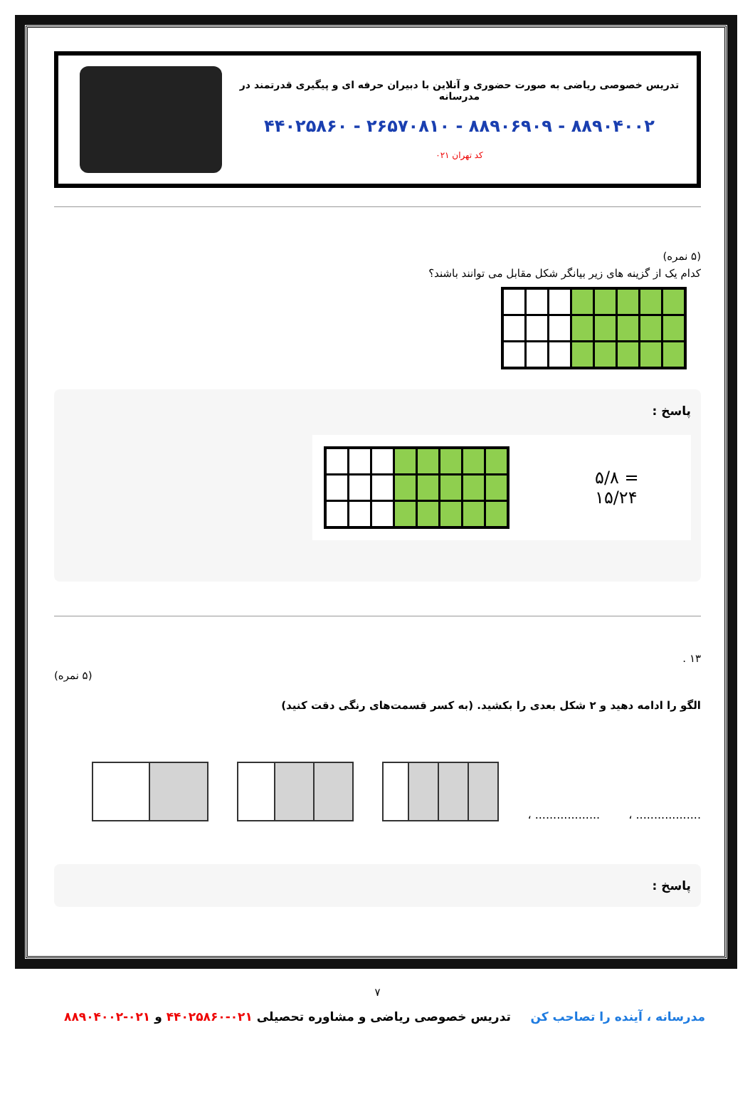تدریس خصوصی ریاضی به صورت حضوری و آنلاین با دبیران حرفه ای و پیگیری قدرتمند در مدرسانه
۴۴۰۲۵۸۶۰ - ۲۶۵۷۰۸۱۰ - ۸۸۹۰۶۹۰۹ - ۸۸۹۰۴۰۰۲
کد تهران ۰۲۱
(۵ نمره)
کدام یک از گزینه های زیر بیانگر شکل مقابل می توانند باشند؟
پاسخ :
۵/۸ = ۱۵/۲۴
۱۳ .
(۵ نمره)
الگو را ادامه دهید و ۲ شکل بعدی را بکشید. (به کسر قسمت‌های رنگی دقت کنید)
.................. ،.................. ،
پاسخ :
۷
مدرسانه ، آینده را تصاحب کن تدریس خصوصی ریاضی و مشاوره تحصیلی ۰۲۱-۴۴۰۲۵۸۶۰ و ۰۲۱-۸۸۹۰۴۰۰۲